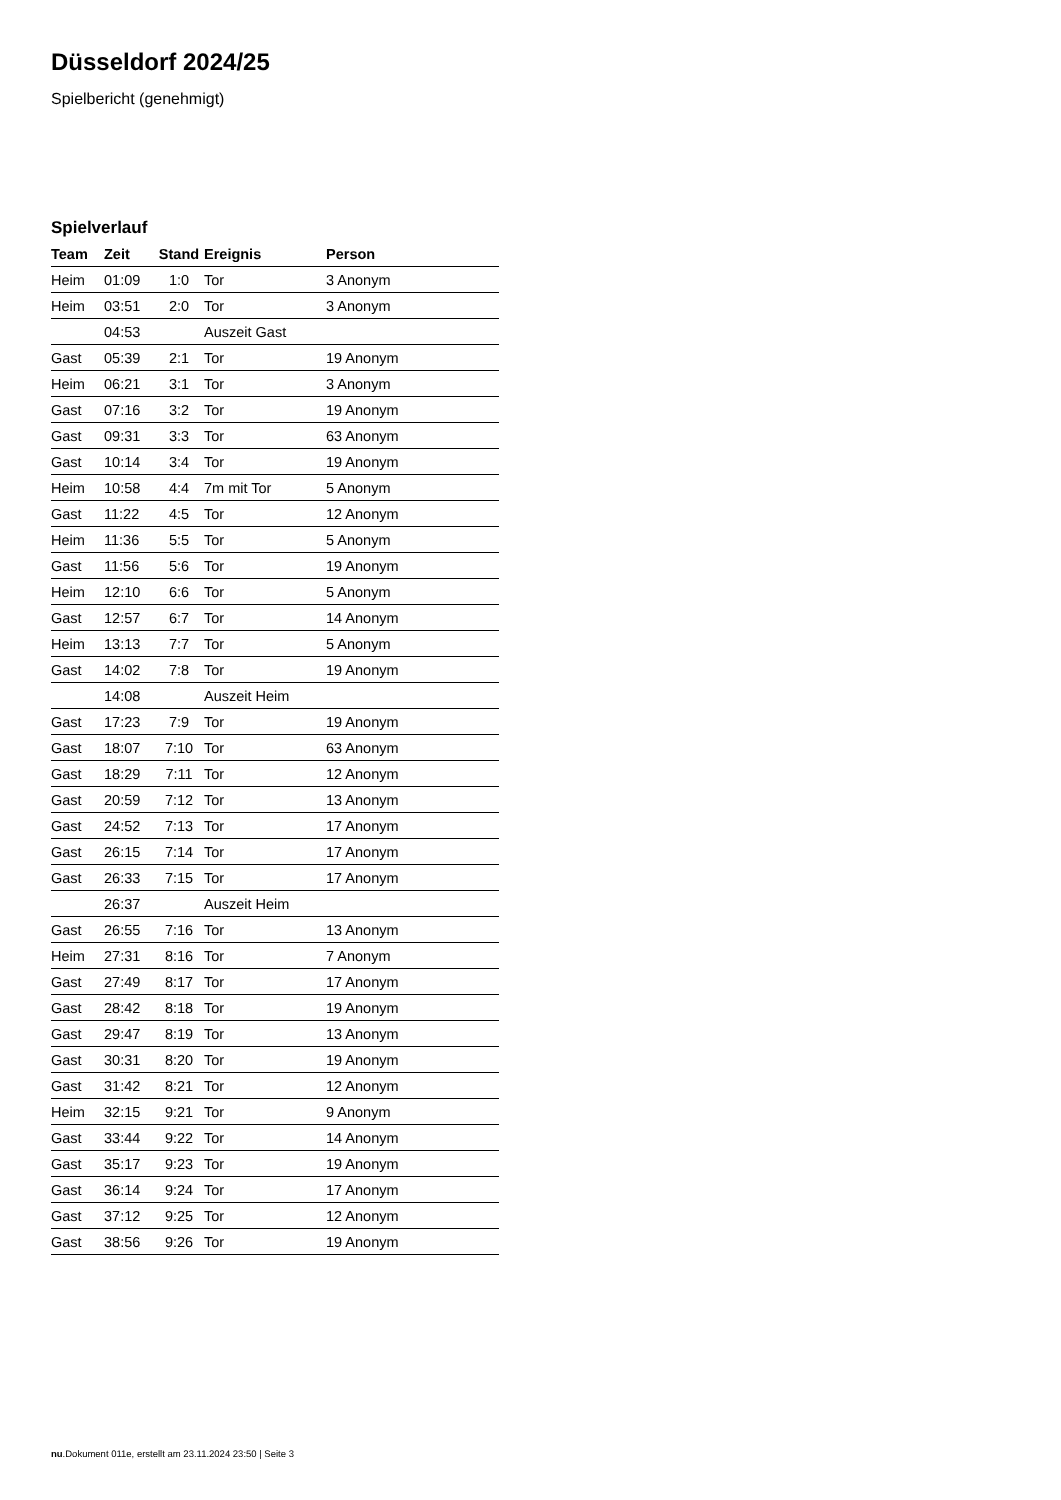Düsseldorf 2024/25
Spielbericht (genehmigt)
Spielverlauf
| Team | Zeit | Stand | Ereignis | Person |
| --- | --- | --- | --- | --- |
| Heim | 01:09 | 1:0 | Tor | 3 Anonym |
| Heim | 03:51 | 2:0 | Tor | 3 Anonym |
| | 04:53 | | Auszeit Gast | |
| Gast | 05:39 | 2:1 | Tor | 19 Anonym |
| Heim | 06:21 | 3:1 | Tor | 3 Anonym |
| Gast | 07:16 | 3:2 | Tor | 19 Anonym |
| Gast | 09:31 | 3:3 | Tor | 63 Anonym |
| Gast | 10:14 | 3:4 | Tor | 19 Anonym |
| Heim | 10:58 | 4:4 | 7m mit Tor | 5 Anonym |
| Gast | 11:22 | 4:5 | Tor | 12 Anonym |
| Heim | 11:36 | 5:5 | Tor | 5 Anonym |
| Gast | 11:56 | 5:6 | Tor | 19 Anonym |
| Heim | 12:10 | 6:6 | Tor | 5 Anonym |
| Gast | 12:57 | 6:7 | Tor | 14 Anonym |
| Heim | 13:13 | 7:7 | Tor | 5 Anonym |
| Gast | 14:02 | 7:8 | Tor | 19 Anonym |
| | 14:08 | | Auszeit Heim | |
| Gast | 17:23 | 7:9 | Tor | 19 Anonym |
| Gast | 18:07 | 7:10 | Tor | 63 Anonym |
| Gast | 18:29 | 7:11 | Tor | 12 Anonym |
| Gast | 20:59 | 7:12 | Tor | 13 Anonym |
| Gast | 24:52 | 7:13 | Tor | 17 Anonym |
| Gast | 26:15 | 7:14 | Tor | 17 Anonym |
| Gast | 26:33 | 7:15 | Tor | 17 Anonym |
| | 26:37 | | Auszeit Heim | |
| Gast | 26:55 | 7:16 | Tor | 13 Anonym |
| Heim | 27:31 | 8:16 | Tor | 7 Anonym |
| Gast | 27:49 | 8:17 | Tor | 17 Anonym |
| Gast | 28:42 | 8:18 | Tor | 19 Anonym |
| Gast | 29:47 | 8:19 | Tor | 13 Anonym |
| Gast | 30:31 | 8:20 | Tor | 19 Anonym |
| Gast | 31:42 | 8:21 | Tor | 12 Anonym |
| Heim | 32:15 | 9:21 | Tor | 9 Anonym |
| Gast | 33:44 | 9:22 | Tor | 14 Anonym |
| Gast | 35:17 | 9:23 | Tor | 19 Anonym |
| Gast | 36:14 | 9:24 | Tor | 17 Anonym |
| Gast | 37:12 | 9:25 | Tor | 12 Anonym |
| Gast | 38:56 | 9:26 | Tor | 19 Anonym |
nu.Dokument 011e, erstellt am 23.11.2024 23:50 | Seite 3